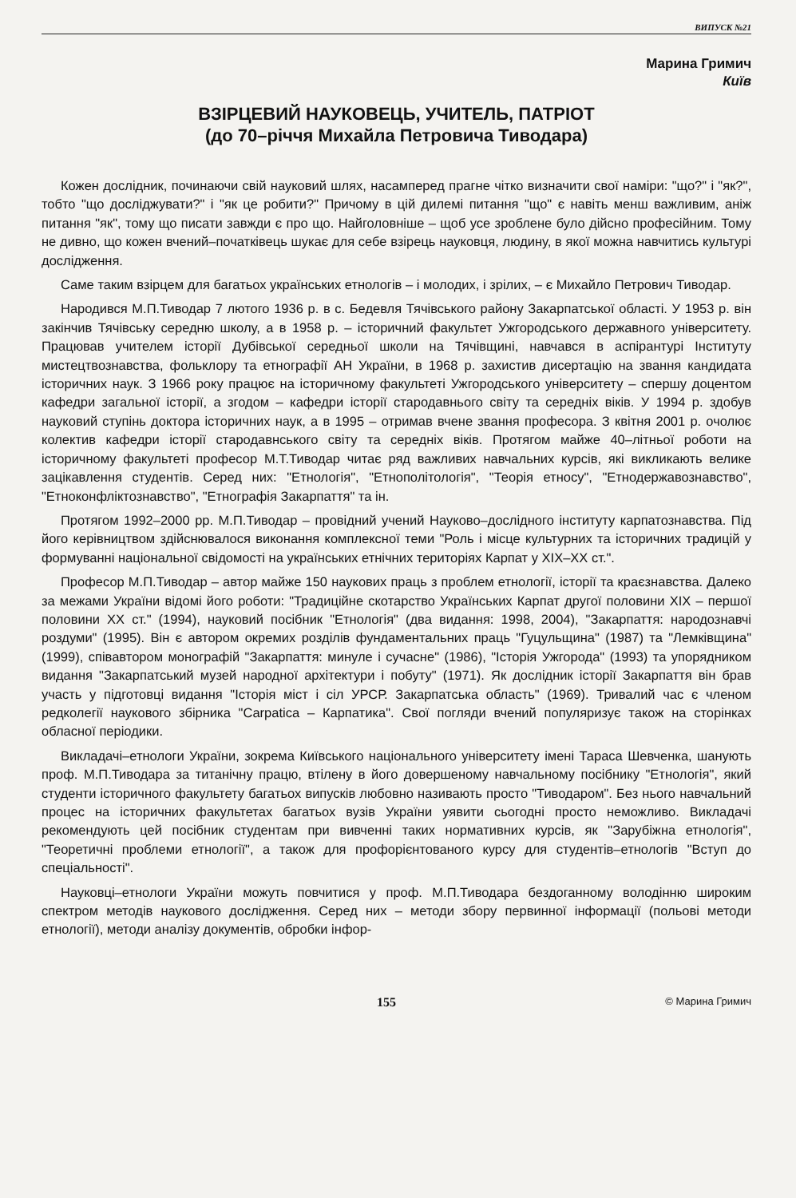ВИПУСК №21
Марина Гримич
Київ
ВЗІРЦЕВИЙ НАУКОВЕЦЬ, УЧИТЕЛЬ, ПАТРІОТ
(до 70–річчя Михайла Петровича Тиводара)
Кожен дослідник, починаючи свій науковий шлях, насамперед прагне чітко визначити свої наміри: "що?" і "як?", тобто "що досліджувати?" і "як це робити?" Причому в цій дилемі питання "що" є навіть менш важливим, аніж питання "як", тому що писати завжди є про що. Найголовніше – щоб усе зроблене було дійсно професійним. Тому не дивно, що кожен вчений–початківець шукає для себе взірець науковця, людину, в якої можна навчитись культурі дослідження.
Саме таким взірцем для багатьох українських етнологів – і молодих, і зрілих, – є Михайло Петрович Тиводар.
Народився М.П.Тиводар 7 лютого 1936 р. в с. Бедевля Тячівського району Закарпатської області. У 1953 р. він закінчив Тячівську середню школу, а в 1958 р. – історичний факультет Ужгородського державного університету. Працював учителем історії Дубівської середньої школи на Тячівщині, навчався в аспірантурі Інституту мистецтвознавства, фольклору та етнографії АН України, в 1968 р. захистив дисертацію на звання кандидата історичних наук. З 1966 року працює на історичному факультеті Ужгородського університету – спершу доцентом кафедри загальної історії, а згодом – кафедри історії стародавнього світу та середніх віків. У 1994 р. здобув науковий ступінь доктора історичних наук, а в 1995 – отримав вчене звання професора. З квітня 2001 р. очолює колектив кафедри історії стародавнського світу та середніх віків. Протягом майже 40–літньої роботи на історичному факультеті професор М.Т.Тиводар читає ряд важливих навчальних курсів, які викликають велике зацікавлення студентів. Серед них: "Етнологія", "Етнополітологія", "Теорія етносу", "Етнодержавознавство", "Етноконфліктознавство", "Етнографія Закарпаття" та ін.
Протягом 1992–2000 рр. М.П.Тиводар – провідний учений Науково–дослідного інституту карпатознавства. Під його керівництвом здійснювалося виконання комплексної теми "Роль і місце культурних та історичних традицій у формуванні національної свідомості на українських етнічних територіях Карпат у XIX–XX ст.".
Професор М.П.Тиводар – автор майже 150 наукових праць з проблем етнології, історії та краєзнавства. Далеко за межами України відомі його роботи: "Традиційне скотарство Українських Карпат другої половини XIX – першої половини XX ст." (1994), науковий посібник "Етнологія" (два видання: 1998, 2004), "Закарпаття: народознавчі роздуми" (1995). Він є автором окремих розділів фундаментальних праць "Гуцульщина" (1987) та "Лемківщина" (1999), співавтором монографій "Закарпаття: минуле і сучасне" (1986), "Історія Ужгорода" (1993) та упорядником видання "Закарпатський музей народної архітектури і побуту" (1971). Як дослідник історії Закарпаття він брав участь у підготовці видання "Історія міст і сіл УРСР. Закарпатська область" (1969). Тривалий час є членом редколегії наукового збірника "Carpatica – Карпатика". Свої погляди вчений популяризує також на сторінках обласної періодики.
Викладачі–етнологи України, зокрема Київського національного університету імені Тараса Шевченка, шанують проф. М.П.Тиводара за титанічну працю, втілену в його довершеному навчальному посібнику "Етнологія", який студенти історичного факультету багатьох випусків любовно називають просто "Тиводаром". Без нього навчальний процес на історичних факультетах багатьох вузів України уявити сьогодні просто неможливо. Викладачі рекомендують цей посібник студентам при вивченні таких нормативних курсів, як "Зарубіжна етнологія", "Теоретичні проблеми етнології", а також для профорієнтованого курсу для студентів–етнологів "Вступ до спеціальності".
Науковці–етнологи України можуть повчитися у проф. М.П.Тиводара бездоганному володінню широким спектром методів наукового дослідження. Серед них – методи збору первинної інформації (польові методи етнології), методи аналізу документів, обробки інфор-
155 © Марина Гримич